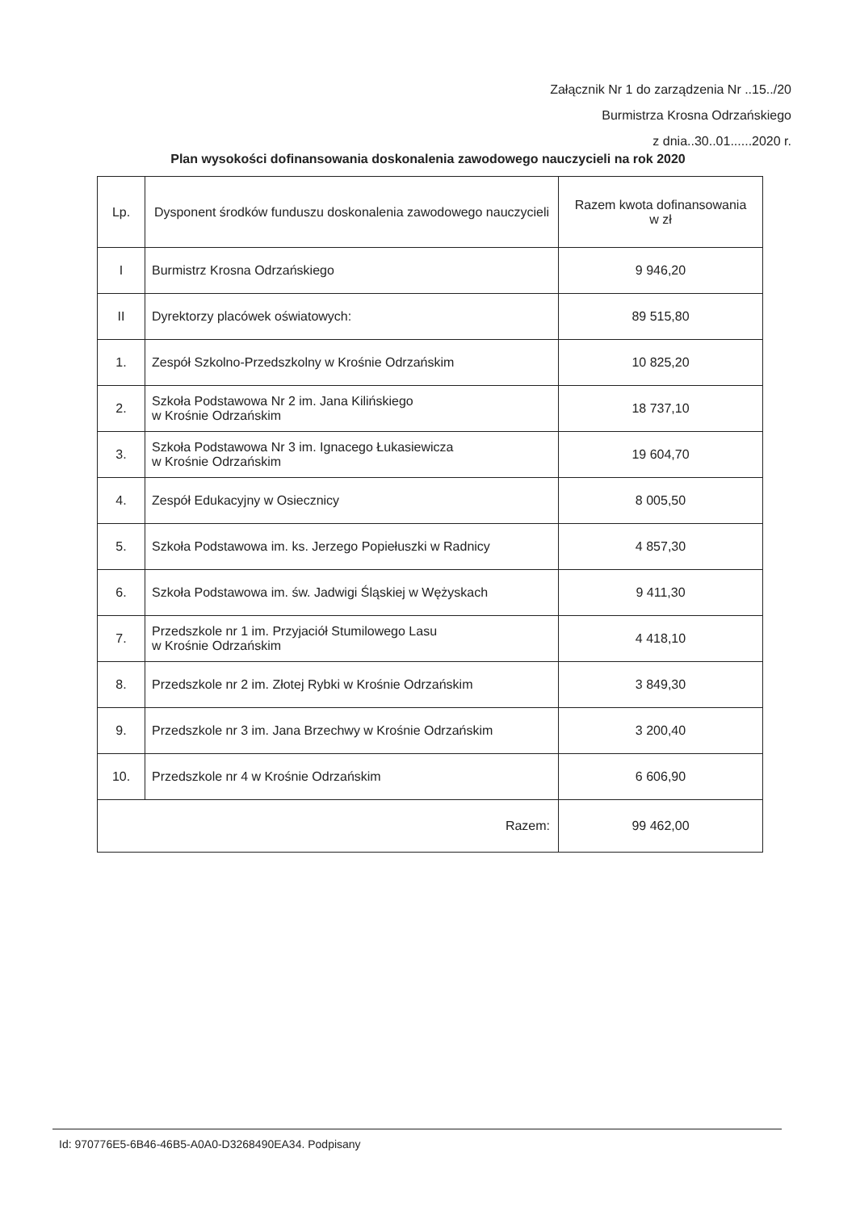Załącznik Nr 1 do zarządzenia Nr ..15../20
Burmistrza Krosna Odrzańskiego
z dnia..30..01......2020 r.
Plan wysokości dofinansowania doskonalenia zawodowego nauczycieli na rok 2020
| Lp. | Dysponent środków funduszu doskonalenia zawodowego nauczycieli | Razem kwota dofinansowania w zł |
| --- | --- | --- |
| I | Burmistrz Krosna Odrzańskiego | 9 946,20 |
| II | Dyrektorzy placówek oświatowych: | 89 515,80 |
| 1. | Zespół Szkolno-Przedszkolny w Krośnie Odrzańskim | 10 825,20 |
| 2. | Szkoła Podstawowa Nr 2 im. Jana Kilińskiego w Krośnie Odrzańskim | 18 737,10 |
| 3. | Szkoła Podstawowa Nr 3 im. Ignacego Łukasiewicza w Krośnie Odrzańskim | 19 604,70 |
| 4. | Zespół Edukacyjny w Osiecznicy | 8 005,50 |
| 5. | Szkoła Podstawowa im. ks. Jerzego Popiełuszki w Radnicy | 4 857,30 |
| 6. | Szkoła Podstawowa im. św. Jadwigi Śląskiej w Wężyskach | 9 411,30 |
| 7. | Przedszkole nr 1 im. Przyjaciół Stumilowego Lasu w Krośnie Odrzańskim | 4 418,10 |
| 8. | Przedszkole nr 2 im. Złotej Rybki w Krośnie Odrzańskim | 3 849,30 |
| 9. | Przedszkole nr 3 im. Jana Brzechwy w Krośnie Odrzańskim | 3 200,40 |
| 10. | Przedszkole nr 4 w Krośnie Odrzańskim | 6 606,90 |
| Razem: | | 99 462,00 |
Id: 970776E5-6B46-46B5-A0A0-D3268490EA34. Podpisany